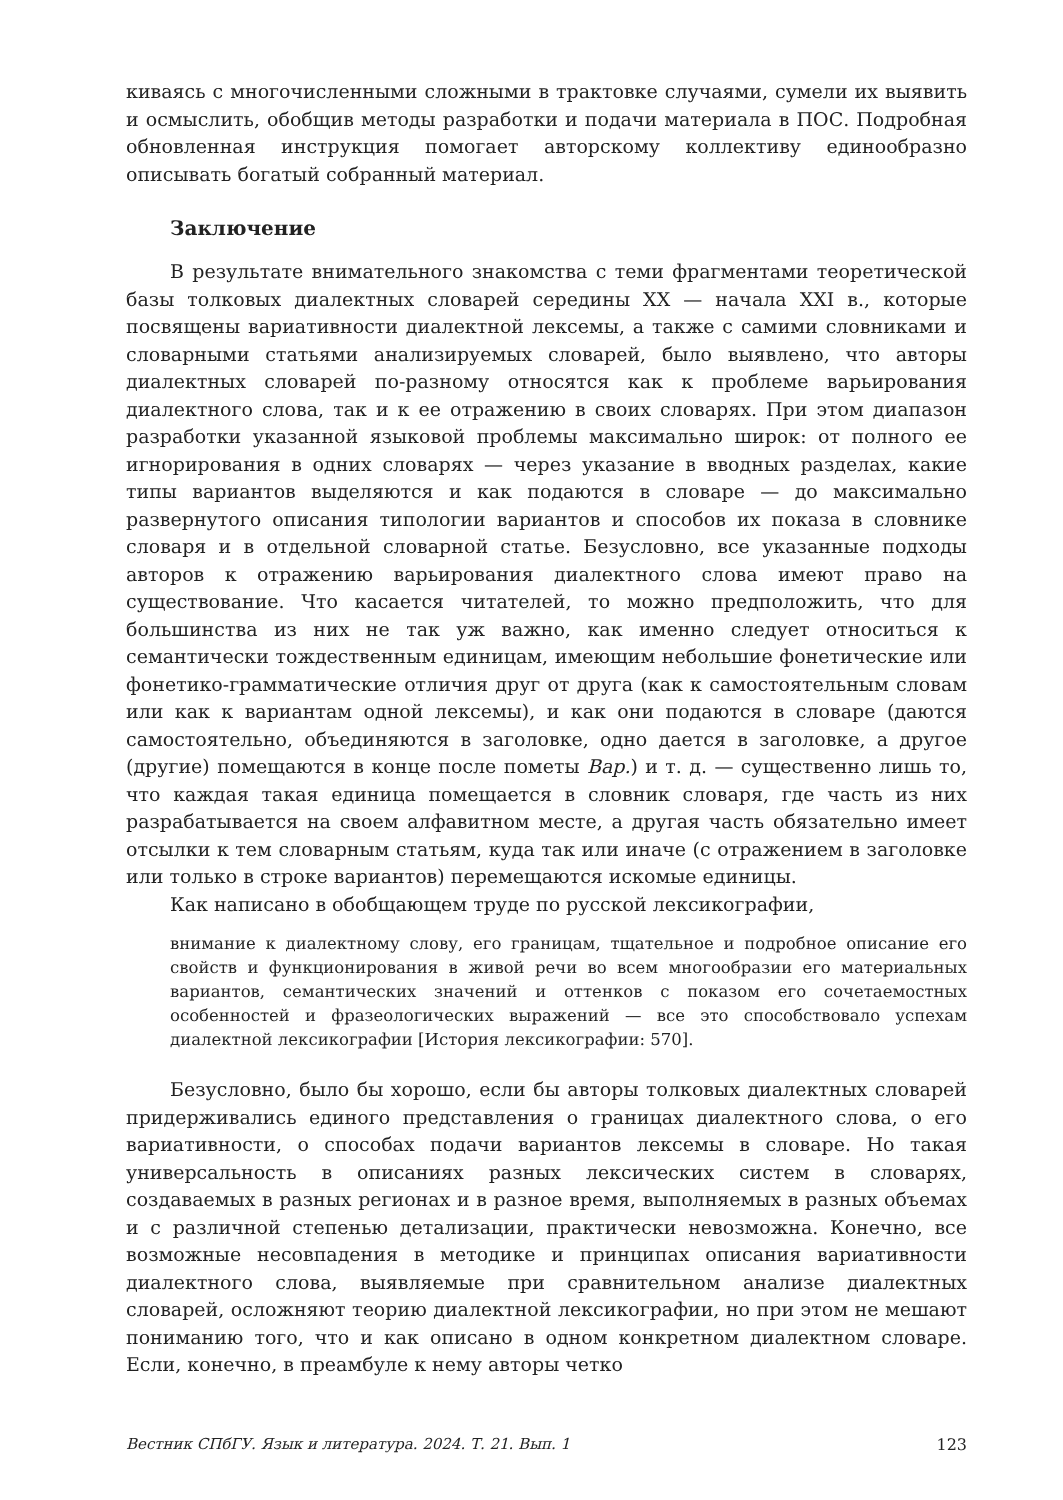киваясь с многочисленными сложными в трактовке случаями, сумели их выявить и осмыслить, обобщив методы разработки и подачи материала в ПОС. Подробная обновленная инструкция помогает авторскому коллективу единообразно описывать богатый собранный материал.
Заключение
В результате внимательного знакомства с теми фрагментами теоретической базы толковых диалектных словарей середины XX — начала XXI в., которые посвящены вариативности диалектной лексемы, а также с самими словниками и словарными статьями анализируемых словарей, было выявлено, что авторы диалектных словарей по-разному относятся как к проблеме варьирования диалектного слова, так и к ее отражению в своих словарях. При этом диапазон разработки указанной языковой проблемы максимально широк: от полного ее игнорирования в одних словарях — через указание в вводных разделах, какие типы вариантов выделяются и как подаются в словаре — до максимально развернутого описания типологии вариантов и способов их показа в словнике словаря и в отдельной словарной статье. Безусловно, все указанные подходы авторов к отражению варьирования диалектного слова имеют право на существование. Что касается читателей, то можно предположить, что для большинства из них не так уж важно, как именно следует относиться к семантически тождественным единицам, имеющим небольшие фонетические или фонетико-грамматические отличия друг от друга (как к самостоятельным словам или как к вариантам одной лексемы), и как они подаются в словаре (даются самостоятельно, объединяются в заголовке, одно дается в заголовке, а другое (другие) помещаются в конце после пометы Вар.) и т. д. — существенно лишь то, что каждая такая единица помещается в словник словаря, где часть из них разрабатывается на своем алфавитном месте, а другая часть обязательно имеет отсылки к тем словарным статьям, куда так или иначе (с отражением в заголовке или только в строке вариантов) перемещаются искомые единицы.
Как написано в обобщающем труде по русской лексикографии,
внимание к диалектному слову, его границам, тщательное и подробное описание его свойств и функционирования в живой речи во всем многообразии его материальных вариантов, семантических значений и оттенков с показом его сочетаемостных особенностей и фразеологических выражений — все это способствовало успехам диалектной лексикографии [История лексикографии: 570].
Безусловно, было бы хорошо, если бы авторы толковых диалектных словарей придерживались единого представления о границах диалектного слова, о его вариативности, о способах подачи вариантов лексемы в словаре. Но такая универсальность в описаниях разных лексических систем в словарях, создаваемых в разных регионах и в разное время, выполняемых в разных объемах и с различной степенью детализации, практически невозможна. Конечно, все возможные несовпадения в методике и принципах описания вариативности диалектного слова, выявляемые при сравнительном анализе диалектных словарей, осложняют теорию диалектной лексикографии, но при этом не мешают пониманию того, что и как описано в одном конкретном диалектном словаре. Если, конечно, в преамбуле к нему авторы четко
Вестник СПбГУ. Язык и литература. 2024. Т. 21. Вып. 1 123